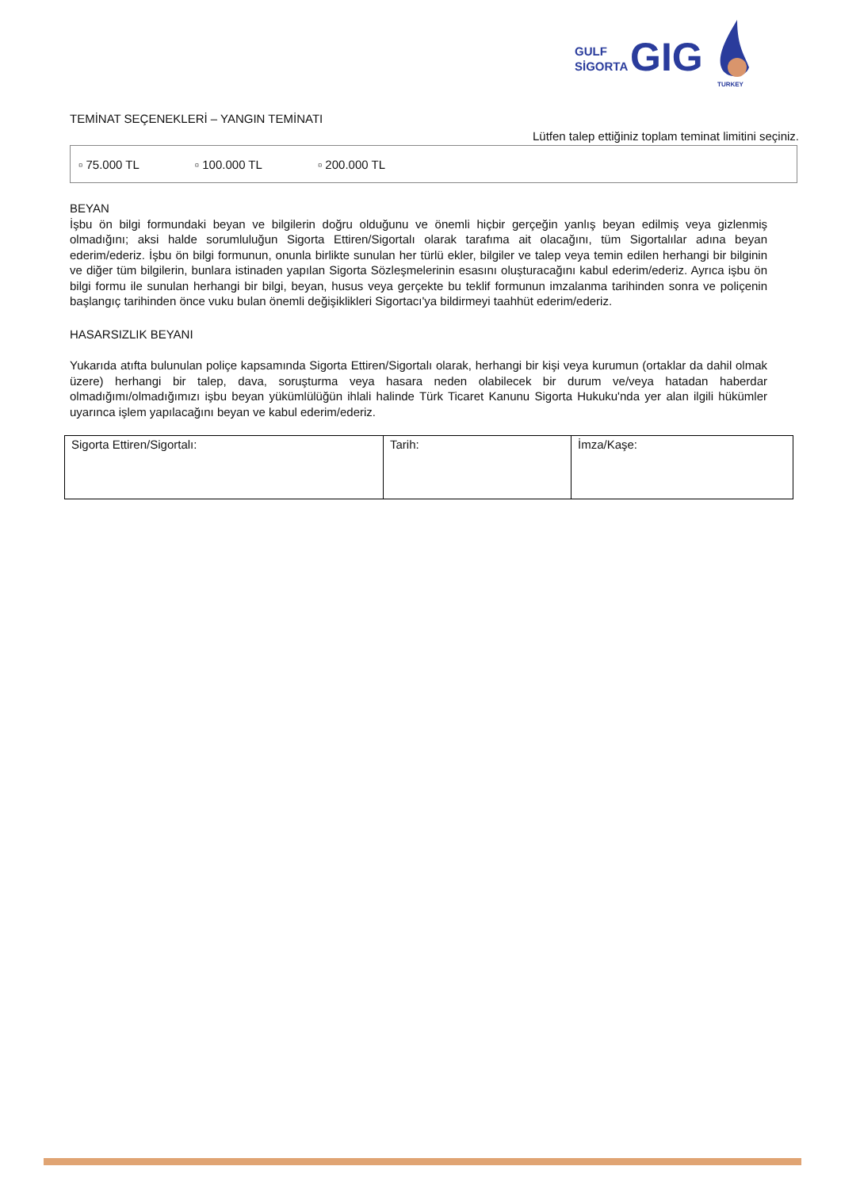GULF
SİGORTA
GIG
TURKEY
TEMİNAT SEÇENEKLERİ – YANGIN TEMİNATI
Lütfen talep ettiğiniz toplam teminat limitini seçiniz.
▫ 75.000 TL ▫ 100.000 TL ▫ 200.000 TL
BEYAN
İşbu ön bilgi formundaki beyan ve bilgilerin doğru olduğunu ve önemli hiçbir gerçeğin yanlış beyan edilmiş veya gizlenmiş olmadığını; aksi halde sorumluluğun Sigorta Ettiren/Sigortalı olarak tarafıma ait olacağını, tüm Sigortalılar adına beyan ederim/ederiz. İşbu ön bilgi formunun, onunla birlikte sunulan her türlü ekler, bilgiler ve talep veya temin edilen herhangi bir bilginin ve diğer tüm bilgilerin, bunlara istinaden yapılan Sigorta Sözleşmelerinin esasını oluşturacağını kabul ederim/ederiz. Ayrıca işbu ön bilgi formu ile sunulan herhangi bir bilgi, beyan, husus veya gerçekte bu teklif formunun imzalanma tarihinden sonra ve poliçenin başlangıç tarihinden önce vuku bulan önemli değişiklikleri Sigortacı'ya bildirmeyi taahhüt ederim/ederiz.
HASARSIZLIK BEYANI
Yukarıda atıfta bulunulan poliçe kapsamında Sigorta Ettiren/Sigortalı olarak, herhangi bir kişi veya kurumun (ortaklar da dahil olmak üzere) herhangi bir talep, dava, soruşturma veya hasara neden olabilecek bir durum ve/veya hatadan haberdar olmadığımı/olmadığımızı işbu beyan yükümlülüğün ihlali halinde Türk Ticaret Kanunu Sigorta Hukuku'nda yer alan ilgili hükümler uyarınca işlem yapılacağını beyan ve kabul ederim/ederiz.
| Sigorta Ettiren/Sigortalı: | Tarih: | İmza/Kaşe: |